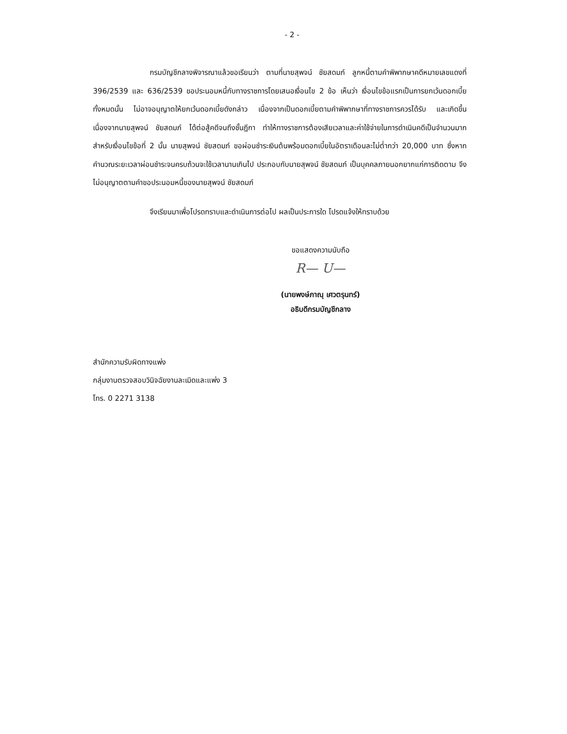- 2 -
กรมบัญชีกลางพิจารณาแล้วขอเรียนว่า ตามที่นายสุพจน์ ชัยสดมภ์ ลูกหนี้ตามคำพิพากษาคดีหมายเลขแดงที่ 396/2539 และ 636/2539 ขอประนอมหนี้กับทางราชการโดยเสนอเงื่อนไข 2 ข้อ เห็นว่า เงื่อนไขข้อแรกเป็นการยกเว้นดอกเบี้ยทั้งหมดนั้น ไม่อาจอนุญาตให้ยกเว้นดอกเบี้ยดังกล่าว เนื่องจากเป็นดอกเบี้ยตามคำพิพากษาที่ทางราชการควรได้รับ และเกิดขึ้นเนื่องจากนายสุพจน์ ชัยสดมภ์ ได้ต่อสู้คดีจนถึงชั้นฎีกา ทำให้ทางราชการต้องเสียเวลาและค่าใช้จ่ายในการดำเนินคดีเป็นจำนวนมาก สำหรับเงื่อนไขข้อที่ 2 นั้น นายสุพจน์ ชัยสดมภ์ ขอผ่อนชำระเงินต้นพร้อมดอกเบี้ยในอัตราเดือนละไม่ต่ำกว่า 20,000 บาท ซึ่งหากคำนวณระยะเวลาผ่อนชำระจนครบถ้วนจะใช้เวลานานเกินไป ประกอบกับนายสุพจน์ ชัยสดมภ์ เป็นบุคคลภายนอกยากแก่การติดตาม จึงไม่อนุญาตตามคำขอประนอมหนี้ของนายสุพจน์ ชัยสดมภ์
จึงเรียนมาเพื่อโปรดทราบและดำเนินการต่อไป ผลเป็นประการใด โปรดแจ้งให้ทราบด้วย
ขอแสดงความนับถือ
R— U—
(นายพงษ์ภาณุ เศวตรุนทร์)
อธิบดีกรมบัญชีกลาง
สำนักความรับผิดทางแพ่ง
กลุ่มงานตรวจสอบวินิจฉัยงานละเมิดและแพ่ง 3
โทร. 0 2271 3138